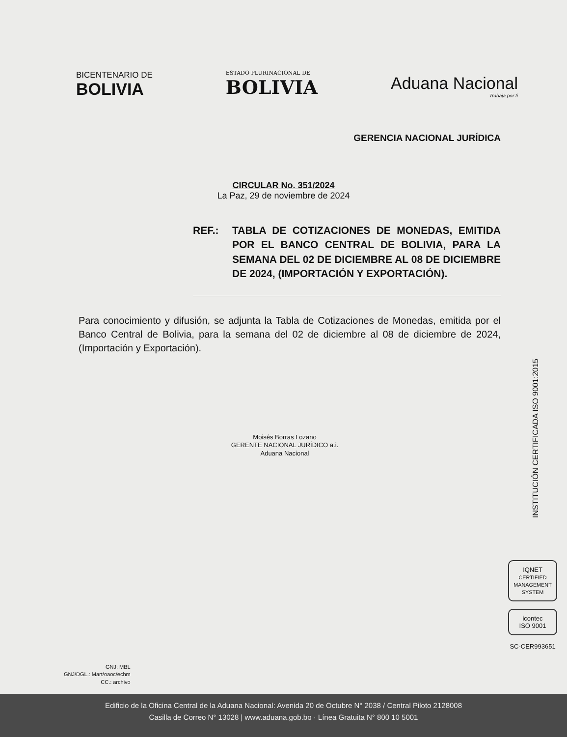BICENTENARIO DE
BOLIVIA
ESTADO PLURINACIONAL DE
BOLIVIA
Aduana Nacional
Trabaja por ti
GERENCIA NACIONAL JURÍDICA
CIRCULAR No. 351/2024
La Paz, 29 de noviembre de 2024
REF.: TABLA DE COTIZACIONES DE MONEDAS, EMITIDA POR EL BANCO CENTRAL DE BOLIVIA, PARA LA SEMANA DEL 02 DE DICIEMBRE AL 08 DE DICIEMBRE DE 2024, (IMPORTACIÓN Y EXPORTACIÓN).
Para conocimiento y difusión, se adjunta la Tabla de Cotizaciones de Monedas, emitida por el Banco Central de Bolivia, para la semana del 02 de diciembre al 08 de diciembre de 2024, (Importación y Exportación).
Moisés Borras Lozano
GERENTE NACIONAL JURÍDICO a.i.
Aduana Nacional
INSTITUCIÓN CERTIFICADA ISO 9001:2015
IQNET
CERTIFIED MANAGEMENT SYSTEM
icontec
ISO 9001
SC-CER993651
GNJ: MBL
GNJ/DGL.: Mart/oaoc/echm
CC.: archivo
Edificio de la Oficina Central de la Aduana Nacional: Avenida 20 de Octubre N° 2038 / Central Piloto 2128008
Casilla de Correo N° 13028 | www.aduana.gob.bo · Línea Gratuita N° 800 10 5001